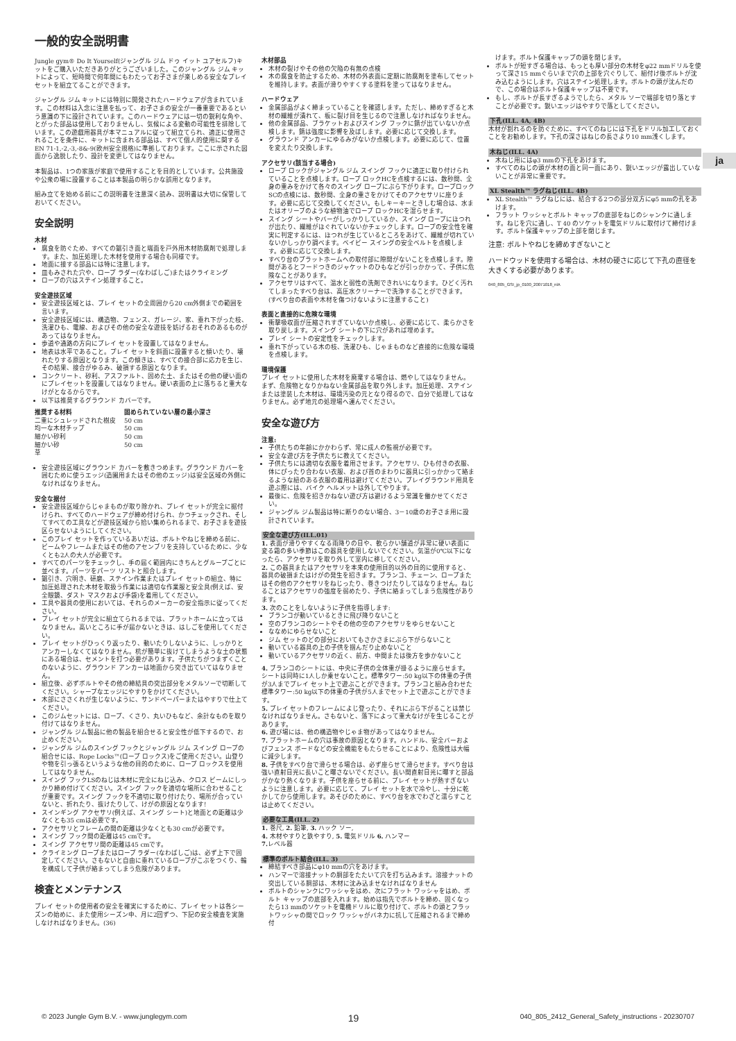ja
一般的安全説明書
Jungle gym® Do It Yourself(ジャングル ジム ドゥ イット ユアセルフ)キットをご購入いただきありがとうございました。このジャングル ジム キットによって、短時間で何年間にもわたってお子さまが楽しめる安全なプレイ セットを組立てることができます。
ジャングル ジム キットには特別に開発されたハードウェアが含まれています。この材料は入念に注意を払って、お子さまの安全が一番重要であるという意識の下に設計されています。このハードウェアには一切の鋭利な角や、とがった部品は使用しておりませんし、気候による変動の可能性を排除しています。この遊戯用器具が本マニュアルに従って組立てられ、適正に使用されることを条件に、キットに含まれる部品は、すべて個人的使用に関するEN 71-1,-2,-3,-8&-9(欧州安全規格)に準拠しております。ここに示された図面から逸脱したり、設計を変更してはなりません。
本製品は、1つの家族が家庭で使用することを目的としています。公共施設や公衆の場に設置することは本製品の明らかな誤用となります。
組み立てを始める前にこの説明書を注意深く読み、説明書は大切に保管しておいてください。
安全説明
木材
腐食を防ぐため、すべての鋸引き面と端面を戸外用木材防腐剤で処理します。また、加圧処理した木材を使用する場合も同様です。
地面に接する部品には特に注意します。
皿もみされた穴や、ロープ ラダー(なわばしご)またはクライミング
ロープの穴はステイン処理すること。
安全遊技区域
安全遊技区域とは、プレイ セットの全周囲から20 cm外側までの範囲を言います。
安全遊技区域には、構造物、フェンス、ガレージ、家、垂れ下がった枝、洗濯ひも、電線、およびその他の安全な遊技を妨げるおそれのあるものがあってはなりません。
歩道や通路の方向にプレイ セットを設置してはなりません。
地表は水平であること。プレイ セットを斜面に設置すると傾いたり、壊れたりする原因となります。この傾きは、すべての接合部に応力を生じ、その結果、接合がゆるみ、破損する原因となります。
コンクリート、砂利、アスファルト、固めた土、またはその他の硬い面のにプレイセットを設置してはなりません。硬い表面の上に落ちると重大なけがとなるからです。
以下は推奨するグラウンド カバーです。
| 推奨する材料 | 固められていない層の最小深さ |
| --- | --- |
| 二重にシュレッドされた樹皮 | 50 cm |
| 均一な木材チップ | 50 cm |
| 細かい砂利 | 50 cm |
| 細かい砂 | 50 cm |
| 草 | |
安全遊技区域にグラウンド カバーを敷きつめます。グラウンド カバーを囲むために使うエッジ(造園用またはその他のエッジ)は安全区域の外側になければなりません。
安全な据付
安全遊技区域からじゃまものが取り除かれ、プレイ セットが完全に据付けられ、すべてのハードウェアが締め付けられ、かつチェックされ、そしてすべての工具などが遊技区域から拾い集められるまで、お子さまを遊技区らせないようにしてください。
このプレイ セットを作っているあいだは、ボルトやねじを締める前に、ビームやフレームまたはその他のアセンブリを支持しているために、少なくとも2人の大人が必要です。
すべてのパーツをチェックし、手の届く範囲内にきちんとグループごとに並べます。パーツをパーツ リストと照合します。
鋸引き、穴明き、研磨、ステイン作業またはプレイ セットの組立、特に加圧処理された木材を取扱う作業には適切な作業服と安全具(例えば、安全眼鏡、ダスト マスクおよび手袋)を着用してください。
工具や器具の使用においては、それらのメーカーの安全指示に従ってください。
プレイ セットが完全に組立てられるまでは、プラットホームに立ってはなりません。高いところに手が届かないときは、はしごを使用してください。
プレイ セットがひっくり返ったり、動いたりしないように、しっかりとアンカーしなくてはなりません。杭が簡単に抜けてしまうような土の状態にある場合は、セメントを打つ必要があります。子供たちがつまずくことのないように、グラウンド アンカーは地面から突き出ていてはなりません。
組立後、必ずボルトやその他の締結具の突出部分をメタルソーで切断してください。シャープなエッジにやすりをかけてください。
木部にささくれが生じないように、サンドペーパーまたはやすりで仕上てください。
このジムセットには、ロープ、くさり、丸いひもなど、余計なものを取り付けてはなりません。
ジャングル ジム製品に他の製品を組合せると安全性が低下するので、お止めください。
ジャングル ジムのスイング フックとジャングル ジム スイング ロープの組合せには、Rope Locks™(ロープ ロックス)をご使用ください。山登りや物を引っ張るというような他の目的のために、ロープ ロックスを使用してはなりません。
スイング フックLSのねじは木材に完全にねじ込み、クロス ビームにしっかり締め付けてください。スイング フックを適切な場所に合わせることが重要です。スイング フックを不適切に取り付けたり、場所が合っていないと、折れたり、抜けたりして、けがの原因となります!
スインギング アクセサリ(例えば、スイング シート)と地面との距離は少なくとも35 cmは必要です。
アクセサリとフレームの間の距離は少なくとも30 cmが必要です。
スイング フック間の距離は45 cmです。
スイング アクセサリ間の距離は45 cmです。
クライミング ロープまたはロープ ラダー(なわばしご)は、必ず上下で固定してください。さもないと自由に垂れているロープがこぶをつくり、輪を構成して子供が絡まってしまう危険があります。
検査とメンテナンス
プレイ セットの使用者の安全を確実にするために、プレイ セットは各シーズンの始めに、また使用シーズン中、月に2回ずつ、下記の安全検査を実施しなければなりません。(36)
木材部品
木材の裂けやその他の欠陥の有無の点検
木の腐食を防止するため、木材の外表面に定期に防腐剤を塗布してセットを維持します。表面が滑りやすくする塗料を塗ってはなりません。
ハードウェア
金属部品がよく締まっていることを確認します。ただし、締めすぎると木材の繊維が潰れて、板に裂け目を生じるので注意しなければなりません。
他の金属部品、ブラケットおよびスイング フックに錆が出ていないか点検します。錆は強度に影響を及ぼします。必要に応じて交換します。
グラウンド アンカーにゆるみがないか点検します。必要に応じて、位置を変えたり交換します。
アクセサリ(該当する場合)
ロープ ロックがジャングル ジム スイング フックに適正に取り付けられていることを点検します。ロープ ロックHCを点検するには、数秒間、全身の重みをかけて各々のスイング ロープにぶら下がります。ロープロックSCの点検には、数秒間、全身の重さをかけてそのアクセサリに座ります。必要に応じて交換してください。もしキーキーときしむ場合は、水またはオリーブのような植物油でロープ ロックHCを湿らせます。
スイング シートやバーがしっかりしているか、スイング ロープにほつれが出たり、繊維がほぐれていないかチェックします。ロープの安全性を確実に判定するには、ほつれが生じているところをあけて、繊維が切れていないかしっかり調べます。ベイビー スイングの安全ベルトを点検します。必要に応じて交換します。
すべり台のプラットホームへの取付部に隙間がないことを点検します。隙間があるとフードつきのジャケットのひもなどが引っかかって、子供に危険なことがあります。
アクセサリはすべて、温水と弱性の洗剤できれいになります。ひどく汚れてしまったすべり台は、高圧水クリーナーで洗浄することができます。(すべり台の表面や木材を傷つけないように注意すること)
表面と直接的に危険な環境
衝撃吸収面が圧縮されすぎていないか点検し、必要に応じて、柔らかさを取り戻します。スイング シートの下に穴があれば埋めます。
プレイ シートの安定性をチェックします。
垂れ下がっている木の枝、洗濯ひも、じゃまものなど直接的に危険な環境を点検します。
環境保護
プレイ セットに使用した木材を廃棄する場合は、燃やしてはなりません。まず、危険物となりかねない金属部品を取り外します。加圧処理、ステインまたは塗装した木材は、環境汚染の元となり得るので、自分で処理してはなりません。必ず地元の処理場へ運んでください。
安全な遊び方
注意:
子供たちの年齢にかかわらず、常に成人の監視が必要です。
安全な遊び方を子供たちに教えてください。
子供たちには適切な衣服を着用させます。アクセサリ、ひも付きの衣服、体にぴったり合わない衣服、および首のまわりに器具に引っかかって絡まるような紐のある衣服の着用は避けてください。プレイグラウンド用具を遊ぶ際には、バイク ヘルメットは外してやります。
最後に、危険を招きかねない遊び方は避けるよう常識を働かせてください。
ジャングル ジム製品は特に断りのない場合、3－10歳のお子さま用に設計されています。
安全な遊び方(ILL.01)
1. 表面が滑りやすくなる雨降りの日や、軟らかい舗道が非常に硬い表面に変る霜の多い季節はこの器具を使用しないでください。気温が0℃以下になったら、アクセサリを取り外して室内に移してください。
2. この器具またはアクセサリを本来の使用目的以外の目的に使用すると、器具の破損またはけがの発生を招きます。ブランコ、チェーン、ロープまたはその他のアクセサリをねじったり、巻きつけたりしてはなりません。ねじることはアクセサリの強度を弱めたり、子供に絡まってしまう危険性があります。
3. 次のことをしないように子供を指導します:
ブランコが動いているときに飛び降りないこと
空のブランコのシートやその他の空のアクセサリをゆらせないこと
ななめにゆらせないこと
ジム セットのどの部分においてもさかさまにぶら下がらないこと
動いている器具の上の子供を掴んだり止めないこと
動いているアクセサリの近く、前方、中間または後方を歩かないこと
4. ブランコのシートには、中央に子供の全体重が掛るように座らせます。シートは同時に1人しか乗せないこと。標準タワー:50 kg以下の体重の子供が3人までプレイ セット上で遊ぶことができます。ブランコと組み合わせた標準タワー:50 kg以下の体重の子供が5人までセット上で遊ぶことができます。
5. プレイ セットのフレームによじ登ったり、それにぶら下がることは禁じなければなりません。さもないと、落下によって重大なけがを生じることがあります。
6. 遊び場には、他の構造物やじゃま物があってはなりません。
7. プラットホームの穴は事故の原因となります。ハンドル、安全バーおよびフェンス ボードなどの安全機能をもたらせることにより、危険性は大幅に減少します。
8. 子供をすべり台で滑らせる場合は、必ず座らせて滑らせます。すべり台は強い直射日光に長いこと曝さないでください。長い間直射日光に曝すと部品がかなり熱くなります。子供を座らせる前に、プレイ セットが熱すぎないように注意します。必要に応じて、プレイ セットを水で冷やし、十分に乾かしてから使用します。あそびのために、すべり台を水でわざと濡らすことは止めてください。
必要な工具(ILL. 2)
1. 巻尺, 2. 鉛筆, 3. ハック ソー,
4. 木材やすりと鉄やすり, 5. 電気ドリル 6. ハンマー
7. レベル器
標準のボルト結合(ILL. 3)
締結すべき部品にφ10 mmの穴をあけます。
ハンマーで溶接ナットの胴部をたたいて穴を打ち込みます。溶接ナットの突出している胴部は、木材に沈み込ませなければなりません
ボルトのシャンクにワッシャをはめ、次にフラット ワッシャをはめ、ボルト キャップの底部を入れます。始めは指先でボルトを締め、固くなったら13 mmのソケットを電機ドリルに取り付けて、ボルトの頭とフラットワッシャの間でロック ワッシャがバネ力に抗して圧縮されるまで締め付
けます。ボルト保護キャップの頭を閉じます。
ボルトが短すぎる場合は、もっとも厚い部分の木材をφ22 mmドリルを使って深さ15 mmぐらいまで穴の上部を穴ぐりして、組付け後ボルトが沈み込むようにします。穴はステイン処理します。ボルトの頭が沈んだので、この場合はボルト保護キャップは不要です。
もし、ボルトが長すぎるようでしたら、メタル ソーで端部を切り落とすことが必要です。鋭いエッジはやすりで落としてください。
下孔(ILL. 4A, 4B)
木材が割れるのを防ぐために、すべてのねじには下孔をドリル加工しておくことをお勧めします。下孔の深さはねじの長さより10 mm浅くします。
木ねじ(ILL. 4A)
木ねじ用にはφ3 mmの下孔をあけます。
すべてのねじの頭が木材の面と同一面にあり、鋭いエッジが露出していないことが非常に重要です。
XL Stealth™ ラグねじ(ILL. 4B)
XL Stealth™ ラグねじには、結合する2つの部分双方にφ5 mmの孔をあけます。
フラット ワッシャとボルト キャップの底部をねじのシャンクに通します。ねじを穴に通し、T 40 のソケットを電気ドリルに取付けて締付けます。ボルト保護キャップの上部を閉じます。
注意: ボルトやねじを締めすぎないこと
ハードウッドを使用する場合は、木材の硬さに応じて下孔の直径を大きくする必要があります。
040_805_GSI_jp_0100_20071018_nlA
© 2023 Jungle Gym B.V. - www.junglegym.com 19 040_805_2412_General_Safety_instructions - 20230707